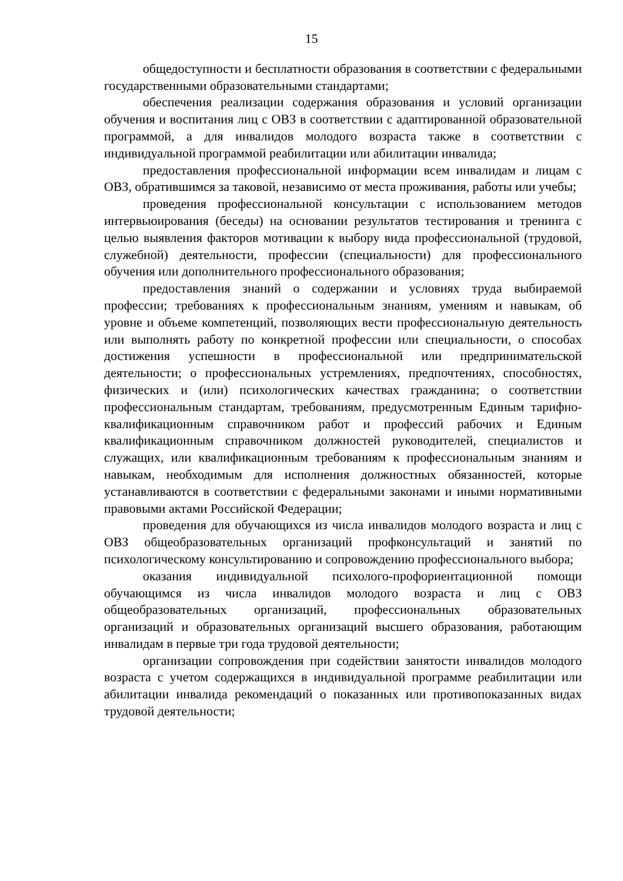15
общедоступности и бесплатности образования в соответствии с федеральными государственными образовательными стандартами;
обеспечения реализации содержания образования и условий организации обучения и воспитания лиц с ОВЗ в соответствии с адаптированной образовательной программой, а для инвалидов молодого возраста также в соответствии с индивидуальной программой реабилитации или абилитации инвалида;
предоставления профессиональной информации всем инвалидам и лицам с ОВЗ, обратившимся за таковой, независимо от места проживания, работы или учебы;
проведения профессиональной консультации с использованием методов интервьюирования (беседы) на основании результатов тестирования и тренинга с целью выявления факторов мотивации к выбору вида профессиональной (трудовой, служебной) деятельности, профессии (специальности) для профессионального обучения или дополнительного профессионального образования;
предоставления знаний о содержании и условиях труда выбираемой профессии; требованиях к профессиональным знаниям, умениям и навыкам, об уровне и объеме компетенций, позволяющих вести профессиональную деятельность или выполнять работу по конкретной профессии или специальности, о способах достижения успешности в профессиональной или предпринимательской деятельности; о профессиональных устремлениях, предпочтениях, способностях, физических и (или) психологических качествах гражданина; о соответствии профессиональным стандартам, требованиям, предусмотренным Единым тарифно-квалификационным справочником работ и профессий рабочих и Единым квалификационным справочником должностей руководителей, специалистов и служащих, или квалификационным требованиям к профессиональным знаниям и навыкам, необходимым для исполнения должностных обязанностей, которые устанавливаются в соответствии с федеральными законами и иными нормативными правовыми актами Российской Федерации;
проведения для обучающихся из числа инвалидов молодого возраста и лиц с ОВЗ общеобразовательных организаций профконсультаций и занятий по психологическому консультированию и сопровождению профессионального выбора;
оказания индивидуальной психолого-профориентационной помощи обучающимся из числа инвалидов молодого возраста и лиц с ОВЗ общеобразовательных организаций, профессиональных образовательных организаций и образовательных организаций высшего образования, работающим инвалидам в первые три года трудовой деятельности;
организации сопровождения при содействии занятости инвалидов молодого возраста с учетом содержащихся в индивидуальной программе реабилитации или абилитации инвалида рекомендаций о показанных или противопоказанных видах трудовой деятельности;